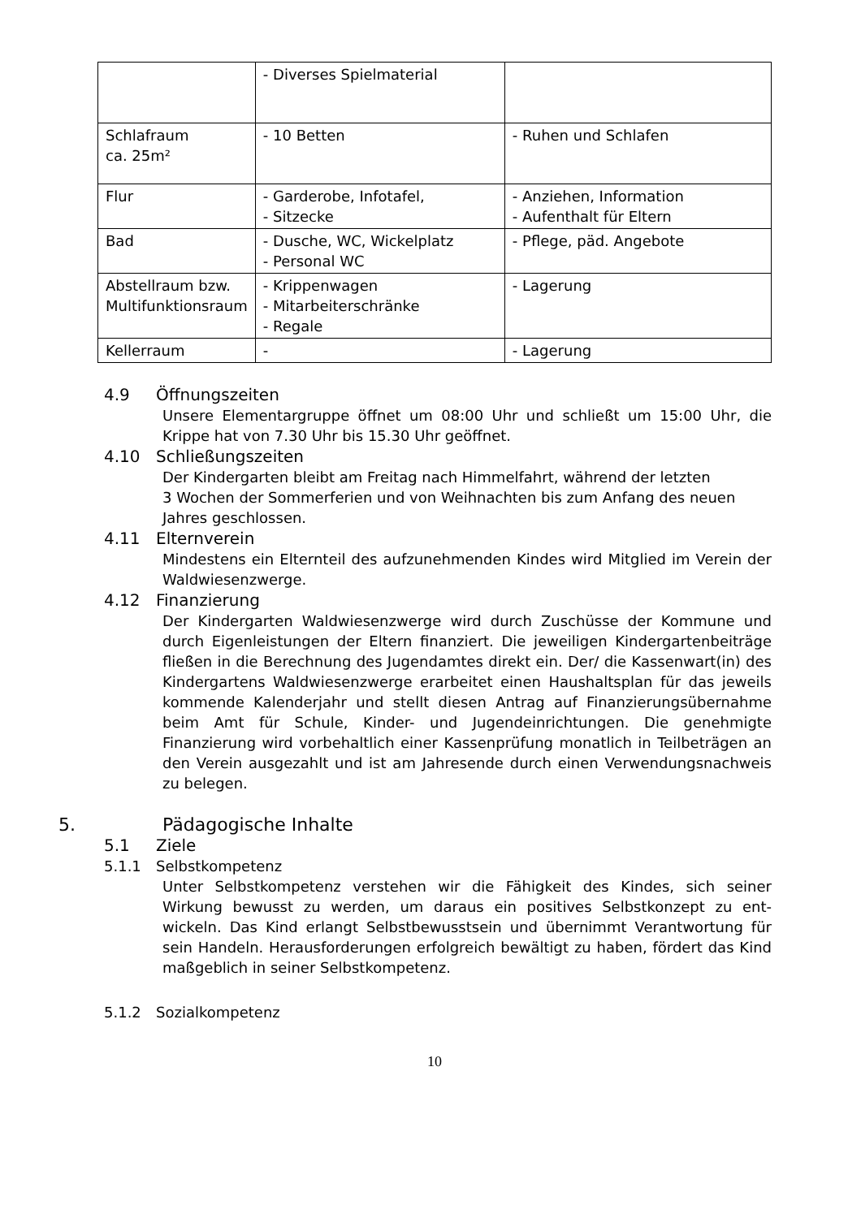| | - Diverses Spielmaterial | |
| Schlafraum ca. 25m² | - 10 Betten | - Ruhen und Schlafen |
| Flur | - Garderobe, Infotafel, - Sitzecke | - Anziehen, Information - Aufenthalt für Eltern |
| Bad | - Dusche, WC, Wickelplatz - Personal WC | - Pflege, päd. Angebote |
| Abstellraum bzw. Multifunktionsraum | - Krippenwagen - Mitarbeiterschränke - Regale | - Lagerung |
| Kellerraum | - | - Lagerung |
4.9 Öffnungszeiten
Unsere Elementargruppe öffnet um 08:00 Uhr und schließt um 15:00 Uhr, die Krippe hat von 7.30 Uhr bis 15.30 Uhr geöffnet.
4.10 Schließungszeiten
Der Kindergarten bleibt am Freitag nach Himmelfahrt, während der letzten
3 Wochen der Sommerferien und von Weihnachten bis zum Anfang des neuen Jahres geschlossen.
4.11 Elternverein
Mindestens ein Elternteil des aufzunehmenden Kindes wird Mitglied im Verein der Waldwiesenzwerge.
4.12 Finanzierung
Der Kindergarten Waldwiesenzwerge wird durch Zuschüsse der Kommune und durch Eigenleistungen der Eltern finanziert. Die jeweiligen Kindergartenbeiträge fließen in die Berechnung des Jugendamtes direkt ein. Der/ die Kassenwart(in) des Kindergartens Waldwiesenzwerge erarbeitet einen Haushaltsplan für das jeweils kommende Kalenderjahr und stellt diesen Antrag auf Finanzierungsübernahme beim Amt für Schule, Kinder- und Jugendeinrichtungen. Die genehmigte Finanzierung wird vorbehaltlich einer Kassenprüfung monatlich in Teilbeträgen an den Verein ausgezahlt und ist am Jahresende durch einen Verwendungsnachweis zu belegen.
5. Pädagogische Inhalte
5.1 Ziele
5.1.1 Selbstkompetenz
Unter Selbstkompetenz verstehen wir die Fähigkeit des Kindes, sich seiner Wirkung bewusst zu werden, um daraus ein positives Selbstkonzept zu ent-wickeln. Das Kind erlangt Selbstbewusstsein und übernimmt Verantwortung für sein Handeln. Herausforderungen erfolgreich bewältigt zu haben, fördert das Kind maßgeblich in seiner Selbstkompetenz.
5.1.2 Sozialkompetenz
10